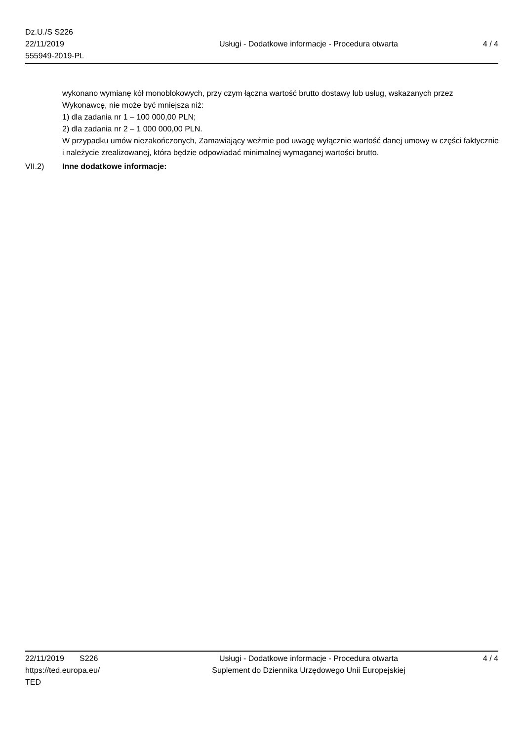Dz.U./S S226
22/11/2019
555949-2019-PL
Usługi - Dodatkowe informacje - Procedura otwarta
4 / 4
wykonano wymianę kół monoblokowych, przy czym łączna wartość brutto dostawy lub usług, wskazanych przez Wykonawcę, nie może być mniejsza niż:
1) dla zadania nr 1 – 100 000,00 PLN;
2) dla zadania nr 2 – 1 000 000,00 PLN.
W przypadku umów niezakończonych, Zamawiający weźmie pod uwagę wyłącznie wartość danej umowy w części faktycznie i należycie zrealizowanej, która będzie odpowiadać minimalnej wymaganej wartości brutto.
VII.2) Inne dodatkowe informacje:
22/11/2019 S226
https://ted.europa.eu/
TED
Usługi - Dodatkowe informacje - Procedura otwarta
Suplement do Dziennika Urzędowego Unii Europejskiej
4 / 4